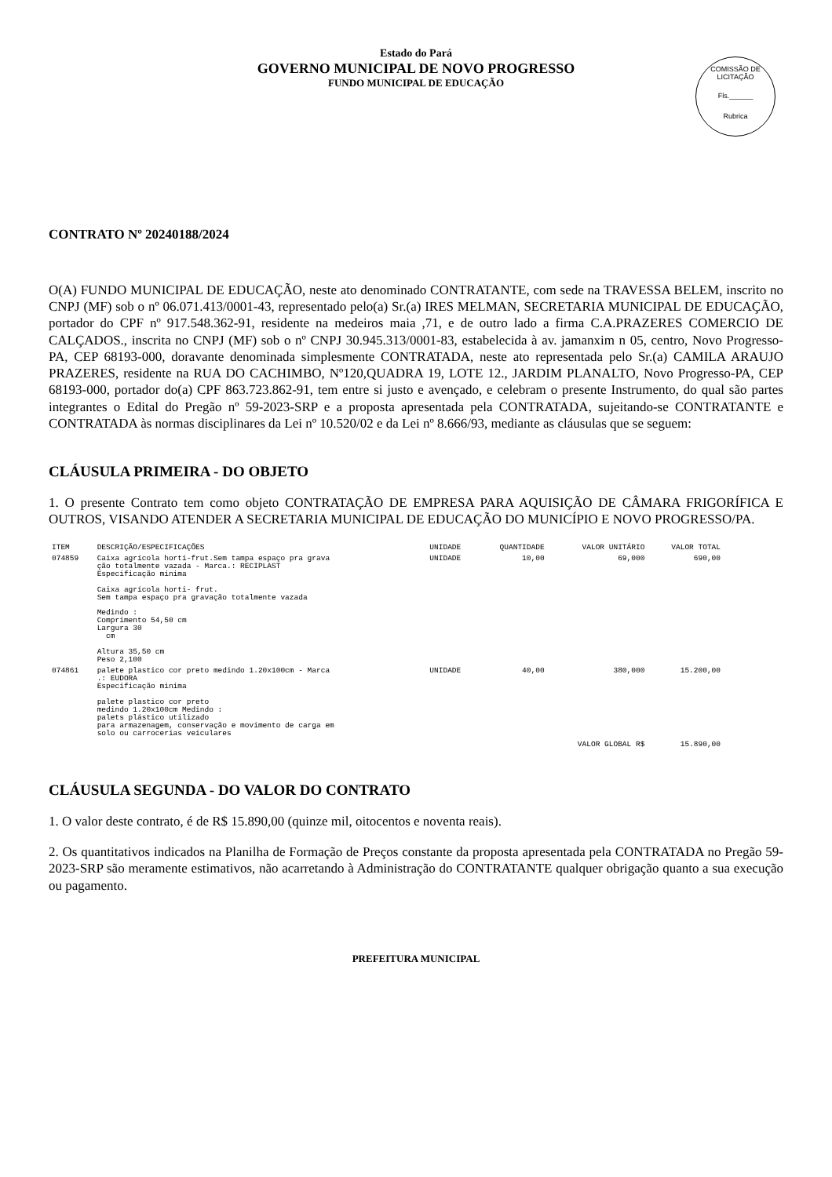COMISSÃO DE LICITAÇÃO
Fls.______
Rubrica
Estado do Pará
GOVERNO MUNICIPAL DE NOVO PROGRESSO
FUNDO MUNICIPAL DE EDUCAÇÃO
CONTRATO Nº 20240188/2024
O(A) FUNDO MUNICIPAL DE EDUCAÇÃO, neste ato denominado CONTRATANTE, com sede na TRAVESSA BELEM, inscrito no CNPJ (MF) sob o nº 06.071.413/0001-43, representado pelo(a) Sr.(a) IRES MELMAN, SECRETARIA MUNICIPAL DE EDUCAÇÃO, portador do CPF nº 917.548.362-91, residente na medeiros maia ,71, e de outro lado a firma C.A.PRAZERES COMERCIO DE CALÇADOS., inscrita no CNPJ (MF) sob o nº CNPJ 30.945.313/0001-83, estabelecida à av. jamanxim n 05, centro, Novo Progresso-PA, CEP 68193-000, doravante denominada simplesmente CONTRATADA, neste ato representada pelo Sr.(a) CAMILA ARAUJO PRAZERES, residente na RUA DO CACHIMBO, Nº120,QUADRA 19, LOTE 12., JARDIM PLANALTO, Novo Progresso-PA, CEP 68193-000, portador do(a) CPF 863.723.862-91, tem entre si justo e avençado, e celebram o presente Instrumento, do qual são partes integrantes o Edital do Pregão nº 59-2023-SRP e a proposta apresentada pela CONTRATADA, sujeitando-se CONTRATANTE e CONTRATADA às normas disciplinares da Lei nº 10.520/02 e da Lei nº 8.666/93, mediante as cláusulas que se seguem:
CLÁUSULA PRIMEIRA - DO OBJETO
1. O presente Contrato tem como objeto CONTRATAÇÃO DE EMPRESA PARA AQUISIÇÃO DE CÂMARA FRIGORÍFICA E OUTROS, VISANDO ATENDER A SECRETARIA MUNICIPAL DE EDUCAÇÃO DO MUNICÍPIO E NOVO PROGRESSO/PA.
| ITEM | DESCRIÇÃO/ESPECIFICAÇÕES | UNIDADE | QUANTIDADE | VALOR UNITÁRIO | VALOR TOTAL |
| --- | --- | --- | --- | --- | --- |
| 074859 | Caixa agrícola horti-frut.Sem tampa espaço pra grava ção totalmente vazada - Marca.: RECIPLAST Especificação minima Caixa agrícola horti- frut. Sem tampa espaço pra gravação totalmente vazada Medindo : Comprimento 54,50 cm Largura 30 cm Altura 35,50 cm Peso 2,100 | UNIDADE | 10,00 | 69,000 | 690,00 |
| 074861 | palete plastico cor preto medindo 1.20x100cm - Marca .: EUDORA Especificação minima palete plastico cor preto medindo 1.20x100cm Medindo : palets plástico utilizado para armazenagem, conservação e movimento de carga em solo ou carrocerias veiculares | UNIDADE | 40,00 | 380,000 | 15.200,00 |
| | | | | VALOR GLOBAL R$ | 15.890,00 |
CLÁUSULA SEGUNDA - DO VALOR DO CONTRATO
1. O valor deste contrato, é de R$ 15.890,00 (quinze mil, oitocentos e noventa reais).
2. Os quantitativos indicados na Planilha de Formação de Preços constante da proposta apresentada pela CONTRATADA no Pregão 59-2023-SRP são meramente estimativos, não acarretando à Administração do CONTRATANTE qualquer obrigação quanto a sua execução ou pagamento.
PREFEITURA MUNICIPAL